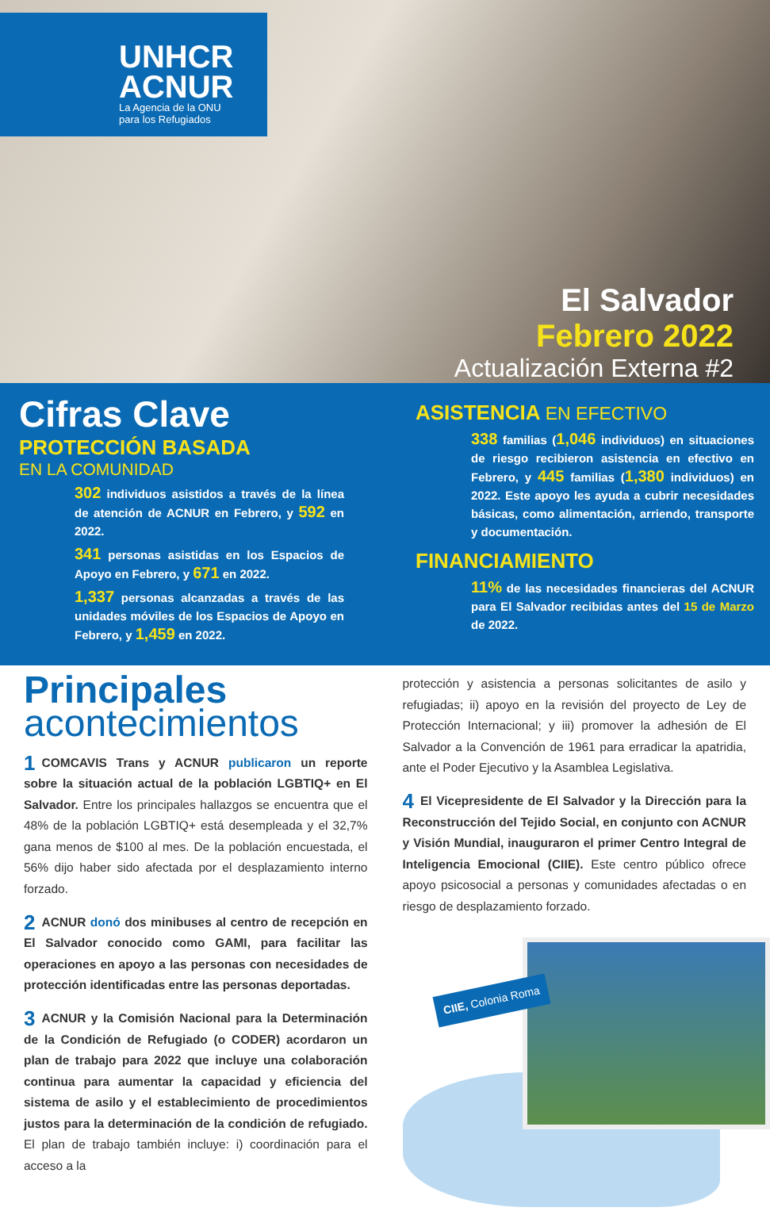UNHCR
ACNUR
La Agencia de la ONU
para los Refugiados
El Salvador
Febrero 2022
Actualización Externa #2
Cifras Clave
PROTECCIÓN BASADA
EN LA COMUNIDAD
302 individuos asistidos a través de la línea de atención de ACNUR en Febrero, y 592 en 2022.
341 personas asistidas en los Espacios de Apoyo en Febrero, y 671 en 2022.
1,337 personas alcanzadas a través de las unidades móviles de los Espacios de Apoyo en Febrero, y 1,459 en 2022.
ASISTENCIA EN EFECTIVO
338 familias (1,046 individuos) en situaciones de riesgo recibieron asistencia en efectivo en Febrero, y 445 familias (1,380 individuos) en 2022. Este apoyo les ayuda a cubrir necesidades básicas, como alimentación, arriendo, transporte y documentación.
FINANCIAMIENTO
11% de las necesidades financieras del ACNUR para El Salvador recibidas antes del 15 de Marzo de 2022.
Principales
acontecimientos
1 COMCAVIS Trans y ACNUR publicaron un reporte sobre la situación actual de la población LGBTIQ+ en El Salvador. Entre los principales hallazgos se encuentra que el 48% de la población LGBTIQ+ está desempleada y el 32,7% gana menos de $100 al mes. De la población encuestada, el 56% dijo haber sido afectada por el desplazamiento interno forzado.
2 ACNUR donó dos minibuses al centro de recepción en El Salvador conocido como GAMI, para facilitar las operaciones en apoyo a las personas con necesidades de protección identificadas entre las personas deportadas.
3 ACNUR y la Comisión Nacional para la Determinación de la Condición de Refugiado (o CODER) acordaron un plan de trabajo para 2022 que incluye una colaboración continua para aumentar la capacidad y eficiencia del sistema de asilo y el establecimiento de procedimientos justos para la determinación de la condición de refugiado. El plan de trabajo también incluye: i) coordinación para el acceso a la
protección y asistencia a personas solicitantes de asilo y refugiadas; ii) apoyo en la revisión del proyecto de Ley de Protección Internacional; y iii) promover la adhesión de El Salvador a la Convención de 1961 para erradicar la apatridia, ante el Poder Ejecutivo y la Asamblea Legislativa.
4 El Vicepresidente de El Salvador y la Dirección para la Reconstrucción del Tejido Social, en conjunto con ACNUR y Visión Mundial, inauguraron el primer Centro Integral de Inteligencia Emocional (CIIE). Este centro público ofrece apoyo psicosocial a personas y comunidades afectadas o en riesgo de desplazamiento forzado.
CIIE, Colonia Roma